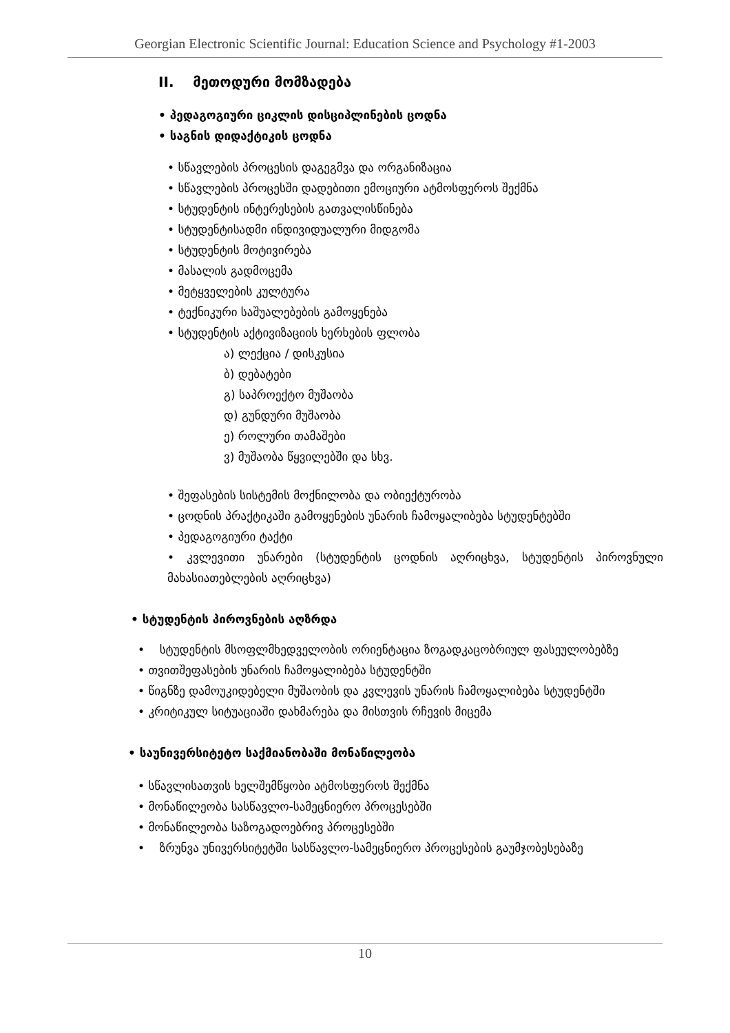Georgian Electronic Scientific Journal: Education Science and Psychology #1-2003
II. მეთოდური მომზადება
• პედაგოგიური ციკლის დისციპლინების ცოდნა
• საგნის დიდაქტიკის ცოდნა
• სწავლების პროცესის დაგეგმვა და ორგანიზაცია
• სწავლების პროცესში დადებითი ემოციური ატმოსფეროს შექმნა
• სტუდენტის ინტერესების გათვალისწინება
• სტუდენტისადმი ინდივიდუალური მიდგომა
• სტუდენტის მოტივირება
• მასალის გადმოცემა
• მეტყველების კულტურა
• ტექნიკური საშუალებების გამოყენება
• სტუდენტის აქტივიზაციის ხერხების ფლობა
ა) ლექცია / დისკუსია
ბ) დებატები
გ) საპროექტო მუშაობა
დ) გუნდური მუშაობა
ე) როლური თამაშები
ვ) მუშაობა წყვილებში და სხვ.
• შეფასების სისტემის მოქნილობა და ობიექტურობა
• ცოდნის პრაქტიკაში გამოყენების უნარის ჩამოყალიბება სტუდენტებში
• პედაგოგიური ტაქტი
• კვლევითი უნარები (სტუდენტის ცოდნის აღრიცხვა, სტუდენტის პიროვნული მახასიათებლების აღრიცხვა)
• სტუდენტის პიროვნების აღზრდა
• სტუდენტის მსოფლმხედველობის ორიენტაცია ზოგადკაცობრიულ ფასეულობებზე
• თვითშეფასების უნარის ჩამოყალიბება სტუდენტში
• წიგნზე დამოუკიდებელი მუშაობის და კვლევის უნარის ჩამოყალიბება სტუდენტში
• კრიტიკულ სიტუაციაში დახმარება და მისთვის რჩევის მიცემა
• საუნივერსიტეტო საქმიანობაში მონაწილეობა
• სწავლისათვის ხელშემწყობი ატმოსფეროს შექმნა
• მონაწილეობა სასწავლო-სამეცნიერო პროცესებში
• მონაწილეობა საზოგადოებრივ პროცესებში
• ზრუნვა უნივერსიტეტში სასწავლო-სამეცნიერო პროცესების გაუმჯობესებაზე
10